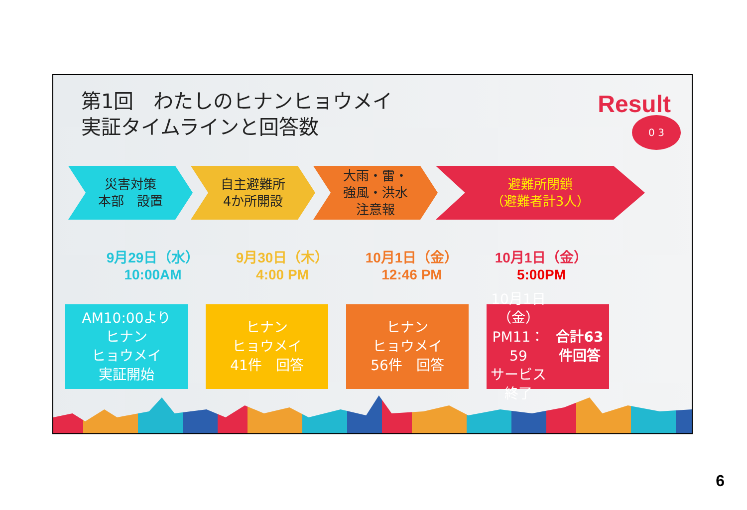第1回　わたしのヒナンヒョウメイ
実証タイムラインと回答数
Result
0 3
災害対策
本部　設置
自主避難所
4か所開設
大雨・雷・
強風・洪水
注意報
避難所閉鎖
（避難者計3人）
9月29日（水）
10:00AM
9月30日（木）
4:00 PM
10月1日（金）
12:46 PM
10月1日（金）
5:00PM
AM10:00より
ヒナン
ヒョウメイ
実証開始
ヒナン
ヒョウメイ
41件　回答
ヒナン
ヒョウメイ
56件　回答
10月1日（金）
PM11：59
サービス終了
合計63件回答
6